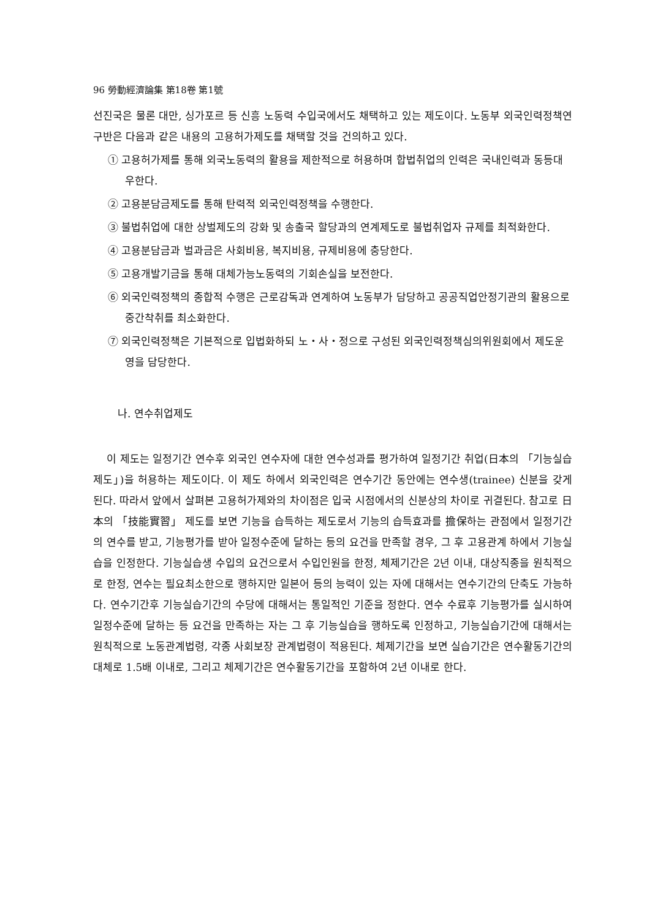96 勞動經濟論集 第18卷 第1號
선진국은 물론 대만, 싱가포르 등 신흥 노동력 수입국에서도 채택하고 있는 제도이다. 노동부 외국인력정책연구반은 다음과 같은 내용의 고용허가제도를 채택할 것을 건의하고 있다.
① 고용허가제를 통해 외국노동력의 활용을 제한적으로 허용하며 합법취업의 인력은 국내인력과 동등대우한다.
② 고용분담금제도를 통해 탄력적 외국인력정책을 수행한다.
③ 불법취업에 대한 상벌제도의 강화 및 송출국 할당과의 연계제도로 불법취업자 규제를 최적화한다.
④ 고용분담금과 벌과금은 사회비용, 복지비용, 규제비용에 충당한다.
⑤ 고용개발기금을 통해 대체가능노동력의 기회손실을 보전한다.
⑥ 외국인력정책의 종합적 수행은 근로감독과 연계하여 노동부가 담당하고 공공직업안정기관의 활용으로 중간착취를 최소화한다.
⑦ 외국인력정책은 기본적으로 입법화하되 노・사・정으로 구성된 외국인력정책심의위원회에서 제도운영을 담당한다.
나. 연수취업제도
이 제도는 일정기간 연수후 외국인 연수자에 대한 연수성과를 평가하여 일정기간 취업(日本의 「기능실습제도」)을 허용하는 제도이다. 이 제도 하에서 외국인력은 연수기간 동안에는 연수생(trainee) 신분을 갖게 된다. 따라서 앞에서 살펴본 고용허가제와의 차이점은 입국 시점에서의 신분상의 차이로 귀결된다. 참고로 日本의 「技能實習」 제도를 보면 기능을 습득하는 제도로서 기능의 습득효과를 擔保하는 관점에서 일정기간의 연수를 받고, 기능평가를 받아 일정수준에 달하는 등의 요건을 만족할 경우, 그 후 고용관계 하에서 기능실습을 인정한다. 기능실습생 수입의 요건으로서 수입인원을 한정, 체제기간은 2년 이내, 대상직종을 원칙적으로 한정, 연수는 필요최소한으로 행하지만 일본어 등의 능력이 있는 자에 대해서는 연수기간의 단축도 가능하다. 연수기간후 기능실습기간의 수당에 대해서는 통일적인 기준을 정한다. 연수 수료후 기능평가를 실시하여 일정수준에 달하는 등 요건을 만족하는 자는 그 후 기능실습을 행하도록 인정하고, 기능실습기간에 대해서는 원칙적으로 노동관계법령, 각종 사회보장 관계법령이 적용된다. 체제기간을 보면 실습기간은 연수활동기간의 대체로 1.5배 이내로, 그리고 체제기간은 연수활동기간을 포함하여 2년 이내로 한다.